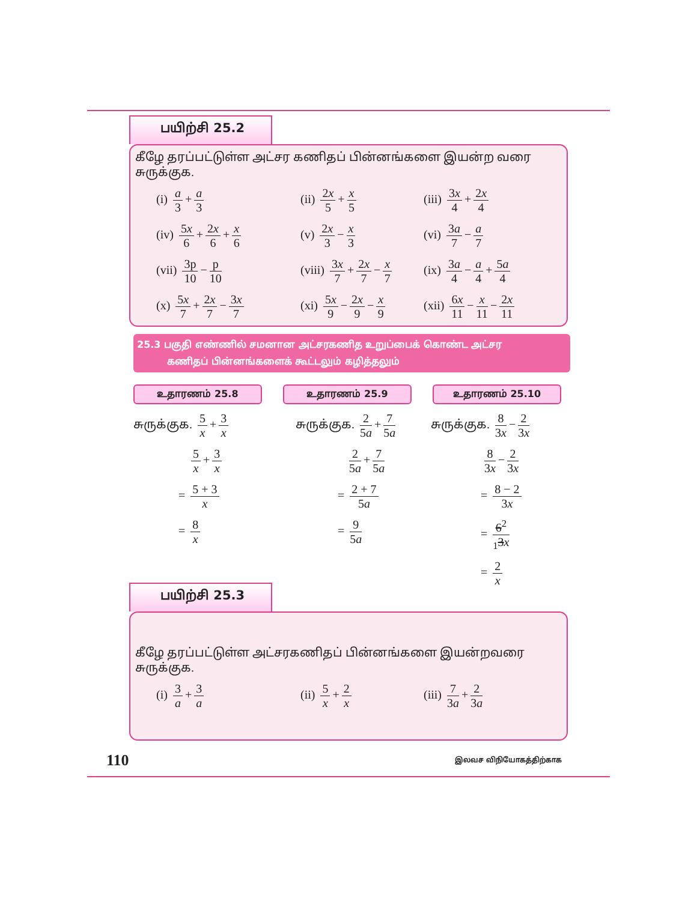பயிற்சி 25.2
கீழே தரப்பட்டுள்ள அட்சர கணிதப் பின்னங்களை இயன்ற வரை சுருக்குக.
(i) a 3 + a 3
(ii) 2x 5 + x 5
(iii) 3x 4 + 2x 4
(iv) 5x 6 + 2x 6 + x 6
(v) 2x 3 − x 3
(vi) 3a 7 − a 7
(vii) 3p 10 − p 10
(viii) 3x 7 + 2x 7 − x 7
(ix) 3a 4 − a 4 + 5a 4
(x) 5x 7 + 2x 7 − 3x 7
(xi) 5x 9 − 2x 9 − x 9
(xii) 6x 11 − x 11 − 2x 11
25.3 பகுதி எண்ணில் சமனான அட்சரகணித உறுப்பைக் கொண்ட அட்சர
கணிதப் பின்னங்களைக் கூட்டலும் கழித்தலும்
உதாரணம் 25.8 உதாரணம் 25.9 உதாரணம் 25.10
சுருக்குக. 5 x + 3 x
5 x + 3 x
= 5 + 3 x
= 8 x
சுருக்குக. 2 5a + 7 5a
2 5a + 7 5a
= 2 + 7 5a
= 9 5a
சுருக்குக. 8 3x − 2 3x
8 3x − 2 3x
= 8 − 2 3x
= 6<sup>2</sup><sub>1</sub>3x
= 2 x
பயிற்சி 25.3
கீழே தரப்பட்டுள்ள அட்சரகணிதப் பின்னங்களை இயன்றவரை சுருக்குக.
(i) 3 a + 3 a
(ii) 5 x + 2 x
(iii) 7 3a + 2 3a
110 இலவச விநியோகத்திற்காக